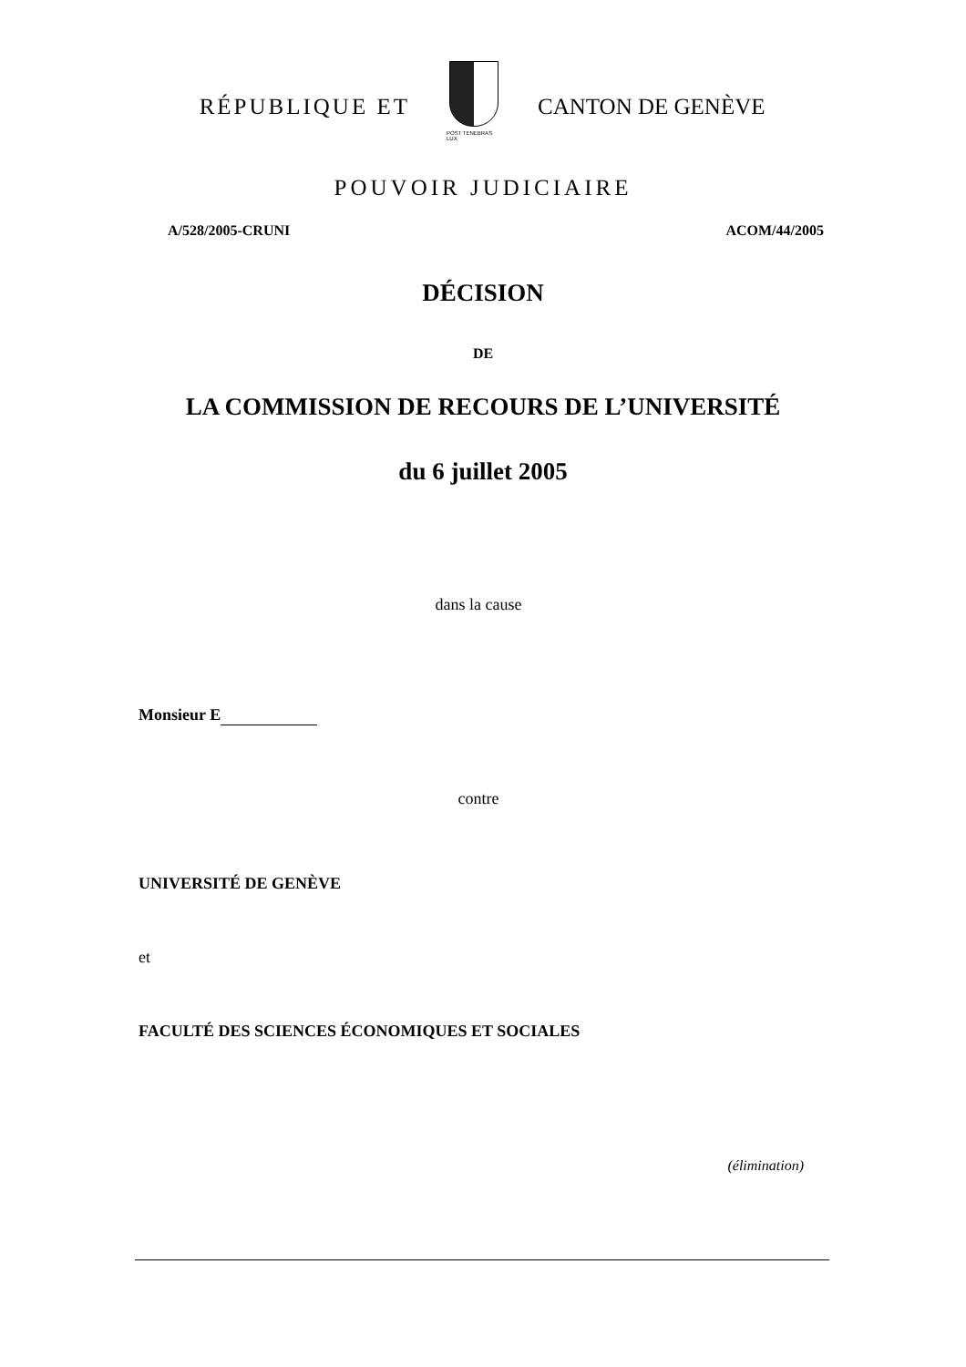RÉPUBLIQUE ET
POST TENEBRAS LUX
CANTON DE GENÈVE
POUVOIR JUDICIAIRE
A/528/2005-CRUNI ACOM/44/2005
DÉCISION
DE
LA COMMISSION DE RECOURS DE L’UNIVERSITÉ
du 6 juillet 2005
dans la cause
Monsieur E
contre
UNIVERSITÉ DE GENÈVE
et
FACULTÉ DES SCIENCES ÉCONOMIQUES ET SOCIALES
(élimination)